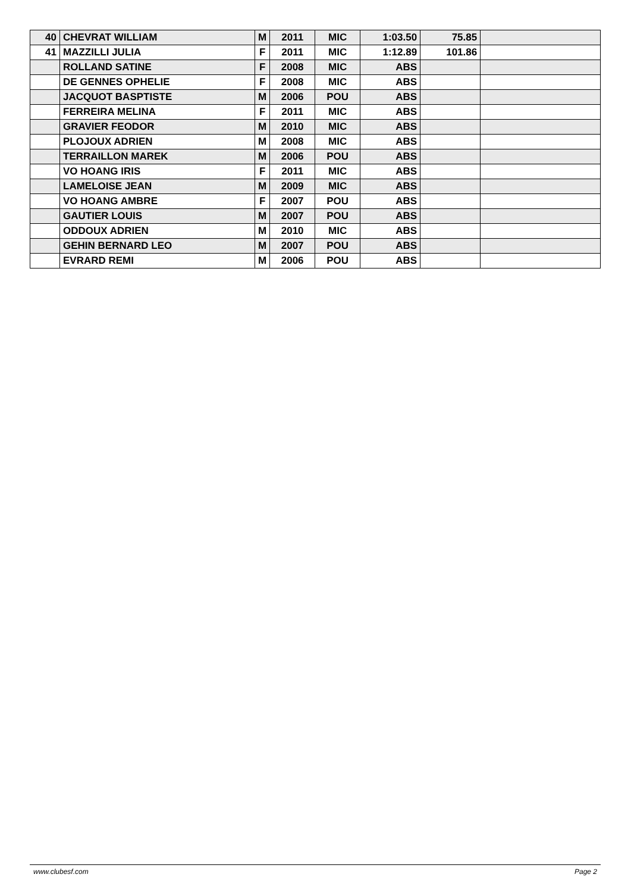| 40 | CHEVRAT WILLIAM | M | 2011 | MIC | 1:03.50 | 75.85 | |
| 41 | MAZZILLI JULIA | F | 2011 | MIC | 1:12.89 | 101.86 | |
| | ROLLAND SATINE | F | 2008 | MIC | ABS | | |
| | DE GENNES OPHELIE | F | 2008 | MIC | ABS | | |
| | JACQUOT BASPTISTE | M | 2006 | POU | ABS | | |
| | FERREIRA MELINA | F | 2011 | MIC | ABS | | |
| | GRAVIER FEODOR | M | 2010 | MIC | ABS | | |
| | PLOJOUX ADRIEN | M | 2008 | MIC | ABS | | |
| | TERRAILLON MAREK | M | 2006 | POU | ABS | | |
| | VO HOANG IRIS | F | 2011 | MIC | ABS | | |
| | LAMELOISE JEAN | M | 2009 | MIC | ABS | | |
| | VO HOANG AMBRE | F | 2007 | POU | ABS | | |
| | GAUTIER LOUIS | M | 2007 | POU | ABS | | |
| | ODDOUX ADRIEN | M | 2010 | MIC | ABS | | |
| | GEHIN BERNARD LEO | M | 2007 | POU | ABS | | |
| | EVRARD REMI | M | 2006 | POU | ABS | | |
www.clubesf.com Page 2